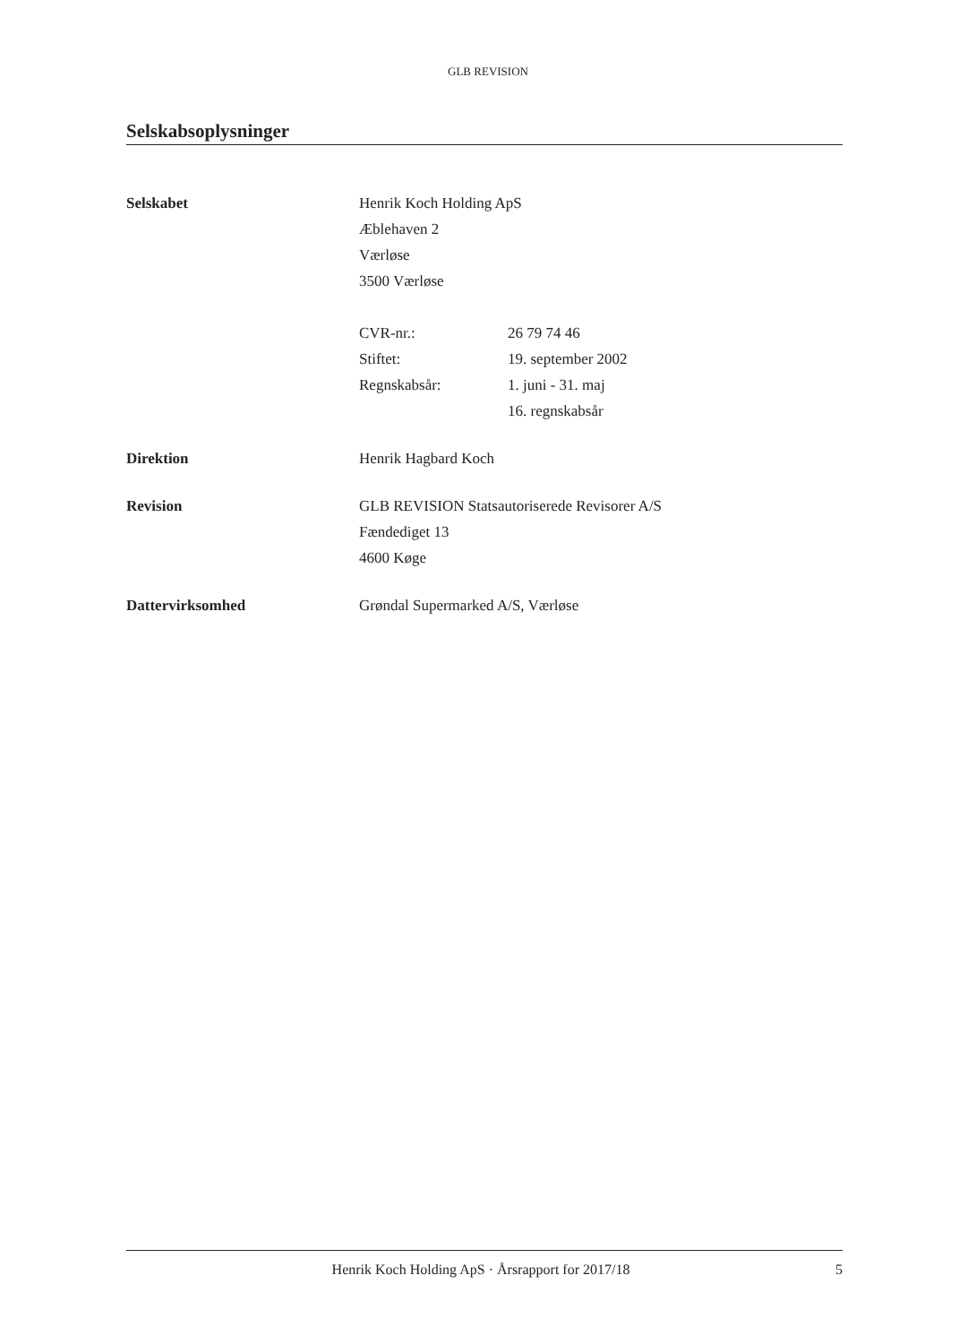GLB REVISION
Selskabsoplysninger
Selskabet Henrik Koch Holding ApS
Æblehaven 2
Værløse
3500 Værløse
CVR-nr.: 26 79 74 46
Stiftet: 19. september 2002
Regnskabsår: 1. juni - 31. maj
16. regnskabsår
Direktion Henrik Hagbard Koch
Revision GLB REVISION Statsautoriserede Revisorer A/S
Fændediget 13
4600 Køge
Dattervirksomhed Grøndal Supermarked A/S, Værløse
Henrik Koch Holding ApS · Årsrapport for 2017/18 5